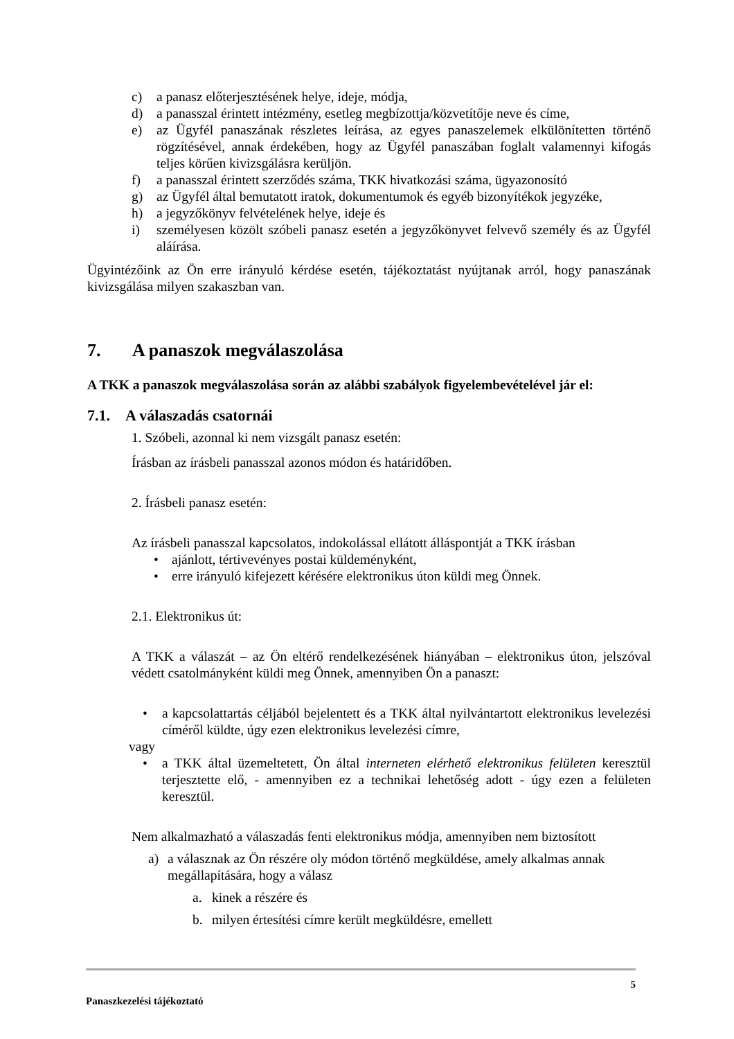c) a panasz előterjesztésének helye, ideje, módja,
d) a panasszal érintett intézmény, esetleg megbízottja/közvetítője neve és címe,
e) az Ügyfél panaszának részletes leírása, az egyes panaszelemek elkülönítetten történő rögzítésével, annak érdekében, hogy az Ügyfél panaszában foglalt valamennyi kifogás teljes körűen kivizsgálásra kerüljön.
f) a panasszal érintett szerződés száma, TKK hivatkozási száma, ügyazonosító
g) az Ügyfél által bemutatott iratok, dokumentumok és egyéb bizonyítékok jegyzéke,
h) a jegyzőkönyv felvételének helye, ideje és
i) személyesen közölt szóbeli panasz esetén a jegyzőkönyvet felvevő személy és az Ügyfél aláírása.
Ügyintézőink az Ön erre irányuló kérdése esetén, tájékoztatást nyújtanak arról, hogy panaszának kivizsgálása milyen szakaszban van.
7. A panaszok megválaszolása
A TKK a panaszok megválaszolása során az alábbi szabályok figyelembevételével jár el:
7.1. A válaszadás csatornái
1. Szóbeli, azonnal ki nem vizsgált panasz esetén:
Írásban az írásbeli panasszal azonos módon és határidőben.
2. Írásbeli panasz esetén:
Az írásbeli panasszal kapcsolatos, indokolással ellátott álláspontját a TKK írásban
• ajánlott, tértivevényes postai küldeményként,
• erre irányuló kifejezett kérésére elektronikus úton küldi meg Önnek.
2.1. Elektronikus út:
A TKK a válaszát – az Ön eltérő rendelkezésének hiányában – elektronikus úton, jelszóval védett csatolmányként küldi meg Önnek, amennyiben Ön a panaszt:
• a kapcsolattartás céljából bejelentett és a TKK által nyilvántartott elektronikus levelezési címéről küldte, úgy ezen elektronikus levelezési címre,
vagy
• a TKK által üzemeltetett, Ön által interneten elérhető elektronikus felületen keresztül terjesztette elő, - amennyiben ez a technikai lehetőség adott - úgy ezen a felületen keresztül.
Nem alkalmazható a válaszadás fenti elektronikus módja, amennyiben nem biztosított
a) a válasznak az Ön részére oly módon történő megküldése, amely alkalmas annak megállapítására, hogy a válasz
a. kinek a részére és
b. milyen értesítési címre került megküldésre, emellett
5
Panaszkezelési tájékoztató